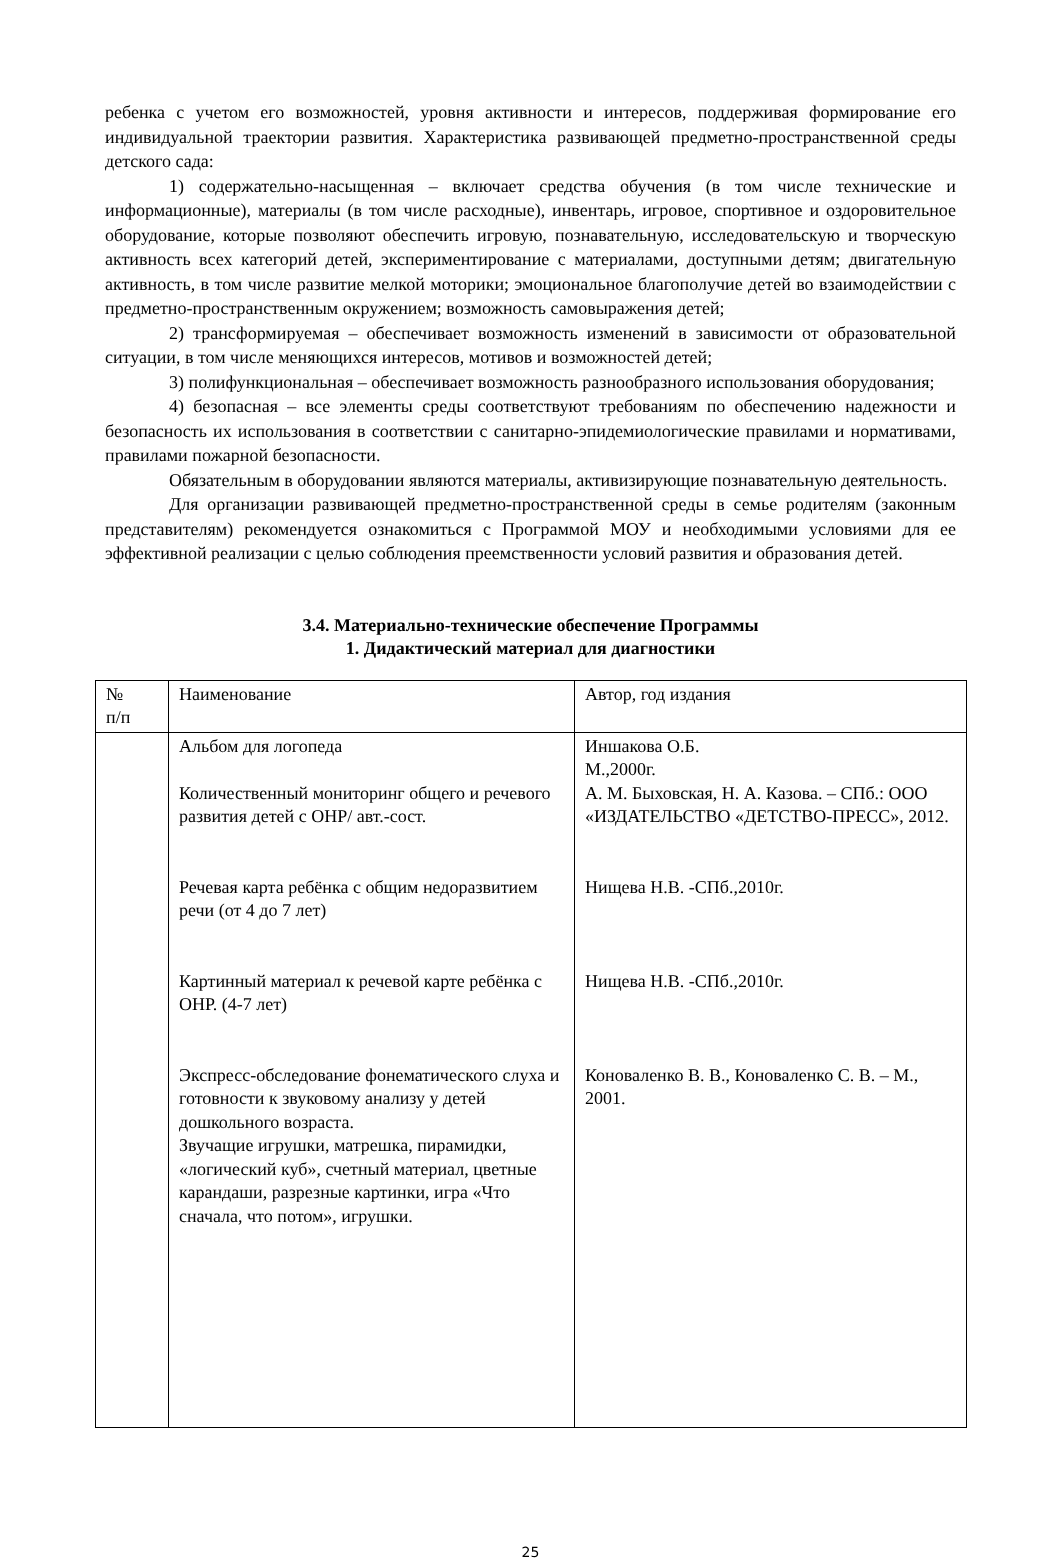ребенка с учетом его возможностей, уровня активности и интересов, поддерживая формирование его индивидуальной траектории развития. Характеристика развивающей предметно-пространственной среды детского сада:
1) содержательно-насыщенная – включает средства обучения (в том числе технические и информационные), материалы (в том числе расходные), инвентарь, игровое, спортивное и оздоровительное оборудование, которые позволяют обеспечить игровую, познавательную, исследовательскую и творческую активность всех категорий детей, экспериментирование с материалами, доступными детям; двигательную активность, в том числе развитие мелкой моторики; эмоциональное благополучие детей во взаимодействии с предметно-пространственным окружением; возможность самовыражения детей;
2) трансформируемая – обеспечивает возможность изменений в зависимости от образовательной ситуации, в том числе меняющихся интересов, мотивов и возможностей детей;
3) полифункциональная – обеспечивает возможность разнообразного использования оборудования;
4) безопасная – все элементы среды соответствуют требованиям по обеспечению надежности и безопасность их использования в соответствии с санитарно-эпидемиологические правилами и нормативами, правилами пожарной безопасности.
Обязательным в оборудовании являются материалы, активизирующие познавательную деятельность.
Для организации развивающей предметно-пространственной среды в семье родителям (законным представителям) рекомендуется ознакомиться с Программой МОУ и необходимыми условиями для ее эффективной реализации с целью соблюдения преемственности условий развития и образования детей.
3.4. Материально-технические обеспечение Программы
1. Дидактический материал для диагностики
| № п/п | Наименование | Автор, год издания |
| --- | --- | --- |
| | Альбом для логопеда Количественный мониторинг общего и речевого развития детей с ОНР/ авт.-сост. Речевая карта ребёнка с общим недоразвитием речи (от 4 до 7 лет) Картинный материал к речевой карте ребёнка с ОНР. (4-7 лет) Экспресс-обследование фонематического слуха и готовности к звуковому анализу у детей дошкольного возраста. Звучащие игрушки, матрешка, пирамидки, «логический куб», счетный материал, цветные карандаши, разрезные картинки, игра «Что сначала, что потом», игрушки. | Иншакова О.Б. М.,2000г. А. М. Быховская, Н. А. Казова. – СПб.: ООО «ИЗДАТЕЛЬСТВО «ДЕТСТВО-ПРЕСС», 2012. Нищева Н.В. -СПб.,2010г. Нищева Н.В. -СПб.,2010г. Коноваленко В. В., Коноваленко С. В. – М., 2001. |
25